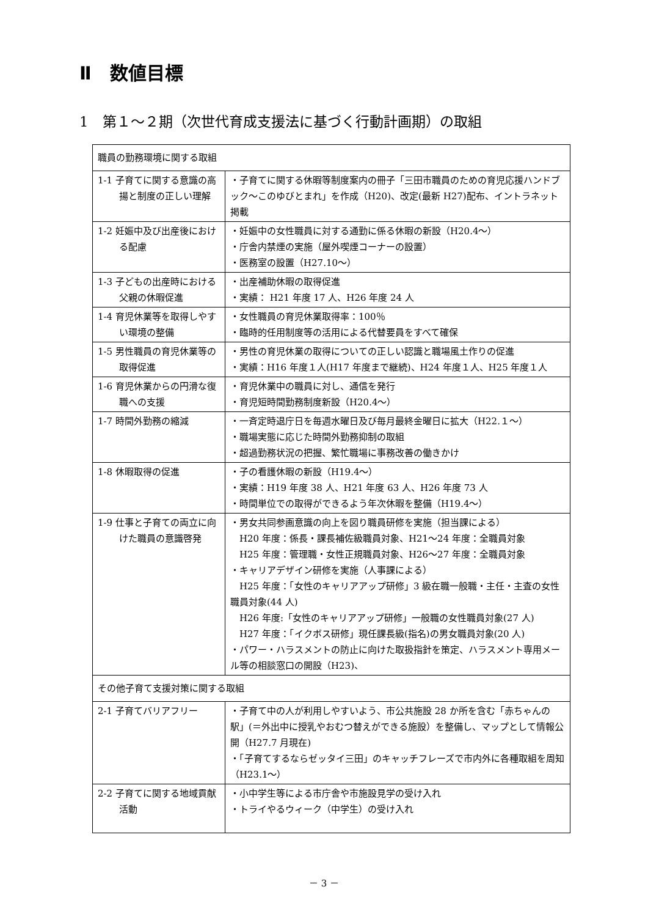Ⅱ　数値目標
1　第１～２期（次世代育成支援法に基づく行動計画期）の取組
| 職員の勤務環境に関する取組 | |
| 1-1 子育てに関する意識の高揚と制度の正しい理解 | ・子育てに関する休暇等制度案内の冊子「三田市職員のための育児応援ハンドブック～このゆびとまれ」を作成（H20)、改定(最新 H27)配布、イントラネット掲載 |
| 1-2 妊娠中及び出産後における配慮 | ・妊娠中の女性職員に対する通勤に係る休暇の新設（H20.4～） ・庁舎内禁煙の実施（屋外喫煙コーナーの設置） ・医務室の設置（H27.10～） |
| 1-3 子どもの出産時における父親の休暇促進 | ・出産補助休暇の取得促進 ・実績： H21 年度 17 人、H26 年度 24 人 |
| 1-4 育児休業等を取得しやすい環境の整備 | ・女性職員の育児休業取得率：100％ ・臨時的任用制度等の活用による代替要員をすべて確保 |
| 1-5 男性職員の育児休業等の取得促進 | ・男性の育児休業の取得についての正しい認識と職場風土作りの促進 ・実績：H16 年度１人(H17 年度まで継続)、H24 年度１人、H25 年度１人 |
| 1-6 育児休業からの円滑な復職への支援 | ・育児休業中の職員に対し、通信を発行 ・育児短時間勤務制度新設（H20.4～） |
| 1-7 時間外勤務の縮減 | ・一斉定時退庁日を毎週水曜日及び毎月最終金曜日に拡大（H22.１～） ・職場実態に応じた時間外勤務抑制の取組 ・超過勤務状況の把握、繁忙職場に事務改善の働きかけ |
| 1-8 休暇取得の促進 | ・子の看護休暇の新設（H19.4～） ・実績：H19 年度 38 人、H21 年度 63 人、H26 年度 73 人 ・時間単位での取得ができるよう年次休暇を整備（H19.4～） |
| 1-9 仕事と子育ての両立に向けた職員の意識啓発 | ・男女共同参画意識の向上を図り職員研修を実施（担当課による） H20 年度：係長・課長補佐級職員対象、H21～24 年度：全職員対象 H25 年度：管理職・女性正規職員対象、H26～27 年度：全職員対象 ・キャリアデザイン研修を実施（人事課による） H25 年度：「女性のキャリアアップ研修」3 級在職一般職・主任・主査の女性職員対象(44 人) H26 年度:「女性のキャリアアップ研修」一般職の女性職員対象(27 人) H27 年度：「イクボス研修」現任課長級(指名)の男女職員対象(20 人) ・パワー・ハラスメントの防止に向けた取扱指針を策定、ハラスメント専用メール等の相談窓口の開設（H23)、 |
| その他子育て支援対策に関する取組 | |
| 2-1 子育てバリアフリー | ・子育て中の人が利用しやすいよう、市公共施設 28 か所を含む「赤ちゃんの駅」(＝外出中に授乳やおむつ替えができる施設）を整備し、マップとして情報公開（H27.7 月現在) ・「子育てするならゼッタイ三田」のキャッチフレーズで市内外に各種取組を周知（H23.1～） |
| 2-2 子育てに関する地域貢献活動 | ・小中学生等による市庁舎や市施設見学の受け入れ ・トライやるウィーク（中学生）の受け入れ |
－ 3 －